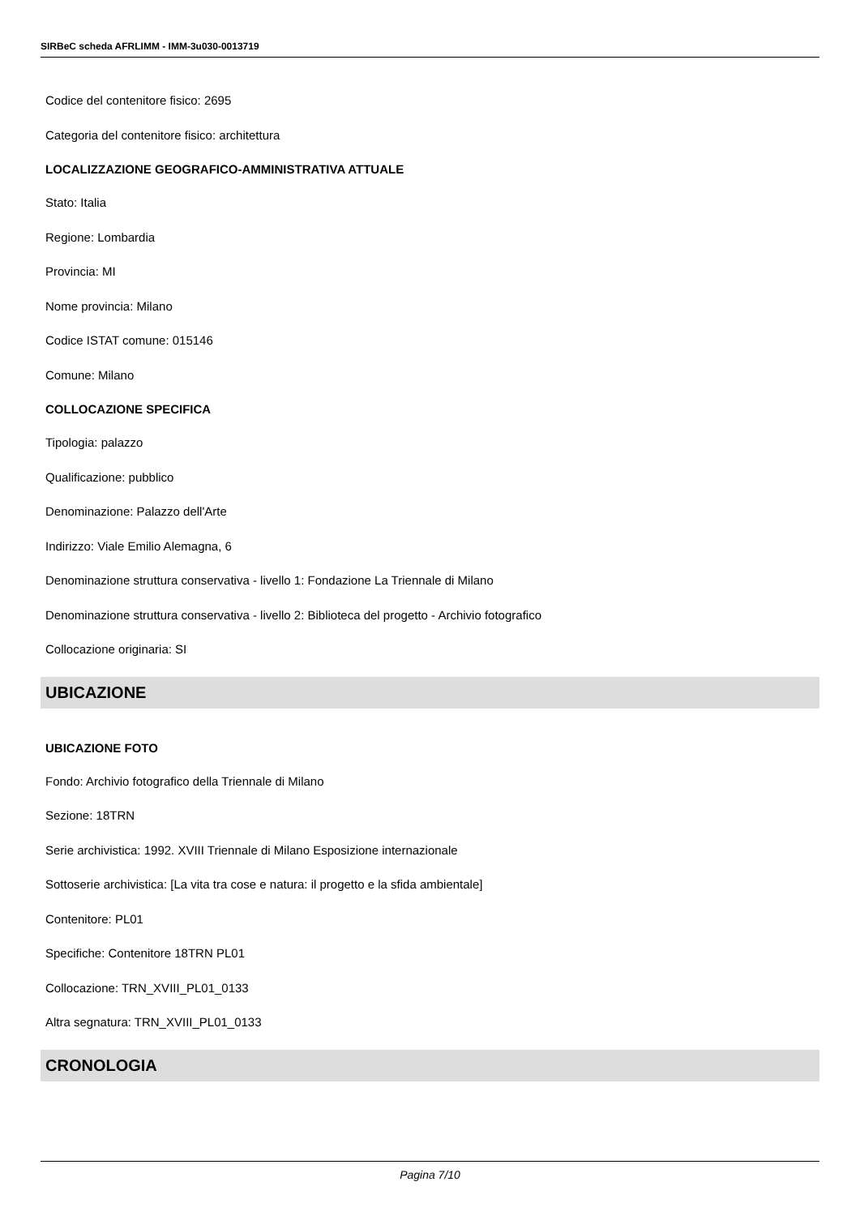SIRBeC scheda AFRLIMM - IMM-3u030-0013719
Codice del contenitore fisico: 2695
Categoria del contenitore fisico: architettura
LOCALIZZAZIONE GEOGRAFICO-AMMINISTRATIVA ATTUALE
Stato: Italia
Regione: Lombardia
Provincia: MI
Nome provincia: Milano
Codice ISTAT comune: 015146
Comune: Milano
COLLOCAZIONE SPECIFICA
Tipologia: palazzo
Qualificazione: pubblico
Denominazione: Palazzo dell'Arte
Indirizzo: Viale Emilio Alemagna, 6
Denominazione struttura conservativa - livello 1: Fondazione La Triennale di Milano
Denominazione struttura conservativa - livello 2: Biblioteca del progetto - Archivio fotografico
Collocazione originaria: SI
UBICAZIONE
UBICAZIONE FOTO
Fondo: Archivio fotografico della Triennale di Milano
Sezione: 18TRN
Serie archivistica: 1992. XVIII Triennale di Milano Esposizione internazionale
Sottoserie archivistica: [La vita tra cose e natura: il progetto e la sfida ambientale]
Contenitore: PL01
Specifiche: Contenitore 18TRN PL01
Collocazione: TRN_XVIII_PL01_0133
Altra segnatura: TRN_XVIII_PL01_0133
CRONOLOGIA
Pagina 7/10